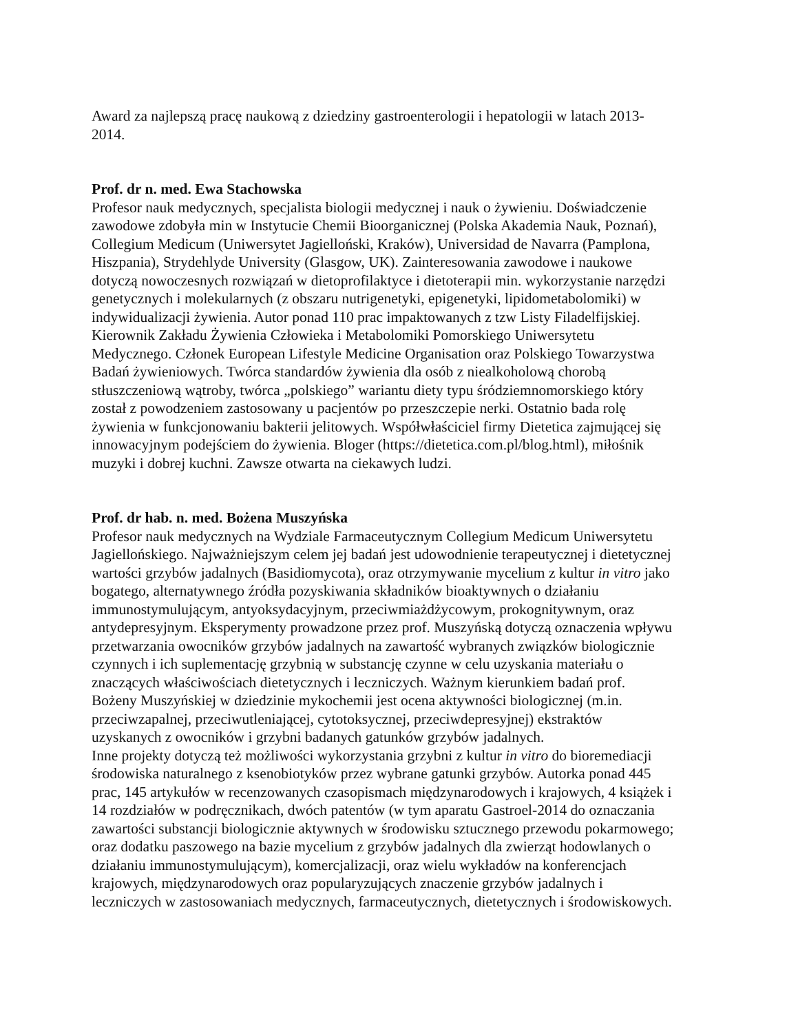Award za najlepszą pracę naukową z dziedziny gastroenterologii i hepatologii w latach 2013-2014.
Prof. dr n. med. Ewa Stachowska
Profesor nauk medycznych, specjalista biologii medycznej i nauk o żywieniu. Doświadczenie zawodowe zdobyła min w Instytucie Chemii Bioorganicznej (Polska Akademia Nauk, Poznań), Collegium Medicum (Uniwersytet Jagielloński, Kraków), Universidad de Navarra (Pamplona, Hiszpania), Strydehlyde University (Glasgow, UK). Zainteresowania zawodowe i naukowe dotyczą nowoczesnych rozwiązań w dietoprofilaktyce i dietoterapii min. wykorzystanie narzędzi genetycznych i molekularnych (z obszaru nutrigenetyki, epigenetyki, lipidometabolomiki) w indywidualizacji żywienia. Autor ponad 110 prac impaktowanych z tzw Listy Filadelfijskiej. Kierownik Zakładu Żywienia Człowieka i Metabolomiki Pomorskiego Uniwersytetu Medycznego. Członek European Lifestyle Medicine Organisation oraz Polskiego Towarzystwa Badań żywieniowych. Twórca standardów żywienia dla osób z niealkoholową chorobą stłuszczeniową wątroby, twórca „polskiego” wariantu diety typu śródziemnomorskiego który został z powodzeniem zastosowany u pacjentów po przeszczepie nerki. Ostatnio bada rolę żywienia w funkcjonowaniu bakterii jelitowych. Współwłaściciel firmy Dietetica zajmującej się innowacyjnym podejściem do żywienia. Bloger (https://dietetica.com.pl/blog.html), miłośnik muzyki i dobrej kuchni. Zawsze otwarta na ciekawych ludzi.
Prof. dr hab. n. med. Bożena Muszyńska
Profesor nauk medycznych na Wydziale Farmaceutycznym Collegium Medicum Uniwersytetu Jagiellońskiego. Najważniejszym celem jej badań jest udowodnienie terapeutycznej i dietetycznej wartości grzybów jadalnych (Basidiomycota), oraz otrzymywanie mycelium z kultur in vitro jako bogatego, alternatywnego źródła pozyskiwania składników bioaktywnych o działaniu immunostymulującym, antyoksydacyjnym, przeciwmiażdżycowym, prokognitywnym, oraz antydepresyjnym. Eksperymenty prowadzone przez prof. Muszyńską dotyczą oznaczenia wpływu przetwarzania owocników grzybów jadalnych na zawartość wybranych związków biologicznie czynnych i ich suplementację grzybnią w substancję czynne w celu uzyskania materiału o znaczących właściwościach dietetycznych i leczniczych. Ważnym kierunkiem badań prof. Bożeny Muszyńskiej w dziedzinie mykochemii jest ocena aktywności biologicznej (m.in. przeciwzapalnej, przeciwutleniającej, cytotoksycznej, przeciwdepresyjnej) ekstraktów uzyskanych z owocników i grzybni badanych gatunków grzybów jadalnych.
Inne projekty dotyczą też możliwości wykorzystania grzybni z kultur in vitro do bioremediacji środowiska naturalnego z ksenobiotyków przez wybrane gatunki grzybów. Autorka ponad 445 prac, 145 artykułów w recenzowanych czasopismach międzynarodowych i krajowych, 4 książek i 14 rozdziałów w podręcznikach, dwóch patentów (w tym aparatu Gastroel-2014 do oznaczania zawartości substancji biologicznie aktywnych w środowisku sztucznego przewodu pokarmowego; oraz dodatku paszowego na bazie mycelium z grzybów jadalnych dla zwierząt hodowlanych o działaniu immunostymulującym), komercjalizacji, oraz wielu wykładów na konferencjach krajowych, międzynarodowych oraz popularyzujących znaczenie grzybów jadalnych i leczniczych w zastosowaniach medycznych, farmaceutycznych, dietetycznych i środowiskowych.